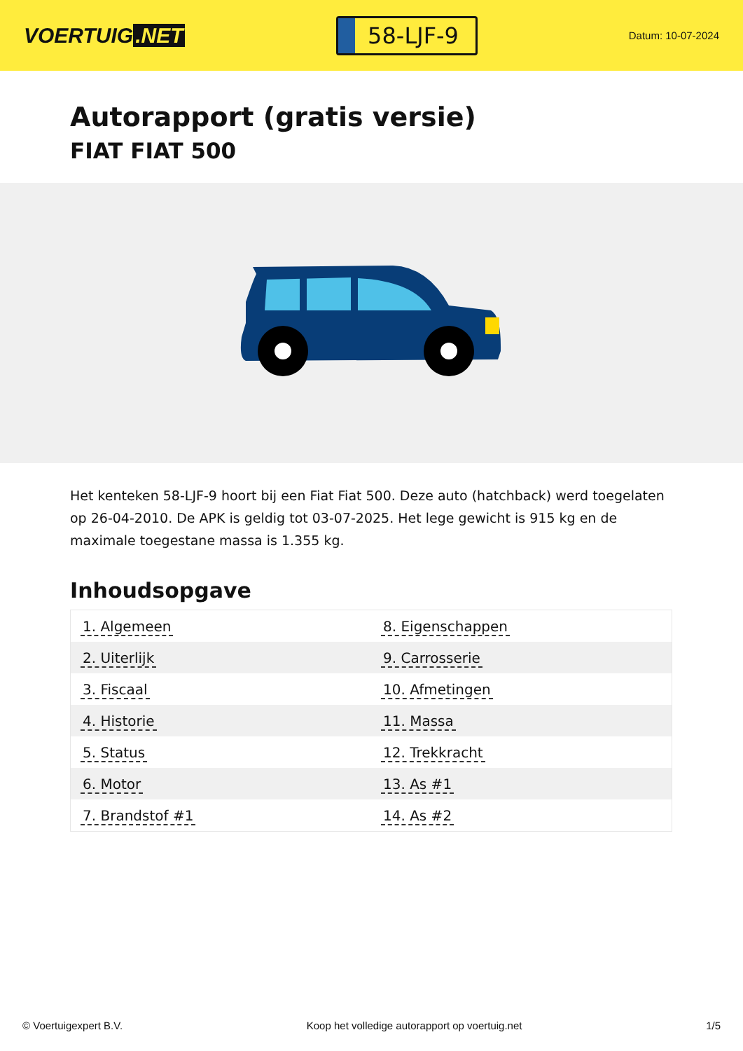VOERTUIG.NET
58-LJF-9
Datum: 10-07-2024
Autorapport (gratis versie)
FIAT FIAT 500
Het kenteken 58-LJF-9 hoort bij een Fiat Fiat 500. Deze auto (hatchback) werd toegelaten op 26-04-2010. De APK is geldig tot 03-07-2025. Het lege gewicht is 915 kg en de maximale toegestane massa is 1.355 kg.
Inhoudsopgave
| 1. Algemeen | 8. Eigenschappen |
| 2. Uiterlijk | 9. Carrosserie |
| 3. Fiscaal | 10. Afmetingen |
| 4. Historie | 11. Massa |
| 5. Status | 12. Trekkracht |
| 6. Motor | 13. As #1 |
| 7. Brandstof #1 | 14. As #2 |
© Voertuigexpert B.V. Koop het volledige autorapport op voertuig.net 1/5